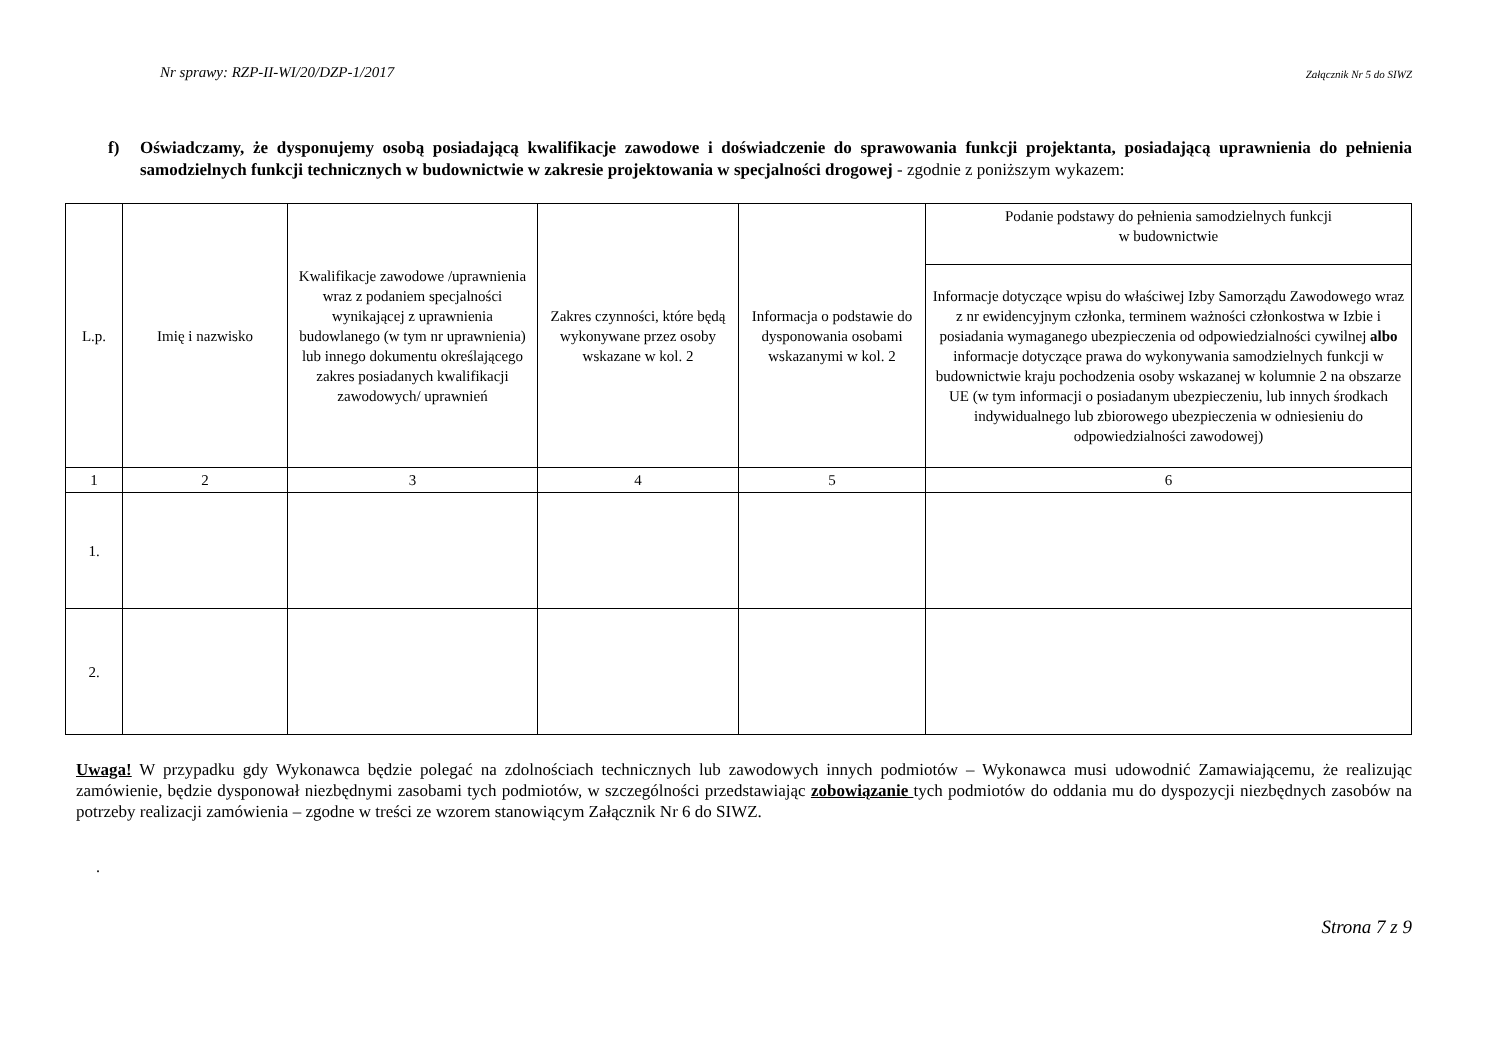Nr sprawy: RZP-II-WI/20/DZP-1/2017 Załącznik Nr 5 do SIWZ
f) Oświadczamy, że dysponujemy osobą posiadającą kwalifikacje zawodowe i doświadczenie do sprawowania funkcji projektanta, posiadającą uprawnienia do pełnienia samodzielnych funkcji technicznych w budownictwie w zakresie projektowania w specjalności drogowej - zgodnie z poniższym wykazem:
| L.p. | Imię i nazwisko | Kwalifikacje zawodowe /uprawnienia wraz z podaniem specjalności wynikającej z uprawnienia budowlanego (w tym nr uprawnienia) lub innego dokumentu określającego zakres posiadanych kwalifikacji zawodowych/ uprawnień | Zakres czynności, które będą wykonywane przez osoby wskazane w kol. 2 | Informacja o podstawie do dysponowania osobami wskazanymi w kol. 2 | Podanie podstawy do pełnienia samodzielnych funkcji w budownictwie |
| --- | --- | --- | --- | --- | --- |
| | | | | | Informacje dotyczące wpisu do właściwej Izby Samorządu Zawodowego wraz z nr ewidencyjnym członka, terminem ważności członkostwa w Izbie i posiadania wymaganego ubezpieczenia od odpowiedzialności cywilnej albo informacje dotyczące prawa do wykonywania samodzielnych funkcji w budownictwie kraju pochodzenia osoby wskazanej w kolumnie 2 na obszarze UE (w tym informacji o posiadanym ubezpieczeniu, lub innych środkach indywidualnego lub zbiorowego ubezpieczenia w odniesieniu do odpowiedzialności zawodowej) |
| 1 | 2 | 3 | 4 | 5 | 6 |
| 1. | | | | | |
| 2. | | | | | |
Uwaga! W przypadku gdy Wykonawca będzie polegać na zdolnościach technicznych lub zawodowych innych podmiotów – Wykonawca musi udowodnić Zamawiającemu, że realizując zamówienie, będzie dysponował niezbędnymi zasobami tych podmiotów, w szczególności przedstawiając zobowiązanie tych podmiotów do oddania mu do dyspozycji niezbędnych zasobów na potrzeby realizacji zamówienia – zgodne w treści ze wzorem stanowiącym Załącznik Nr 6 do SIWZ.
.
Strona 7 z 9